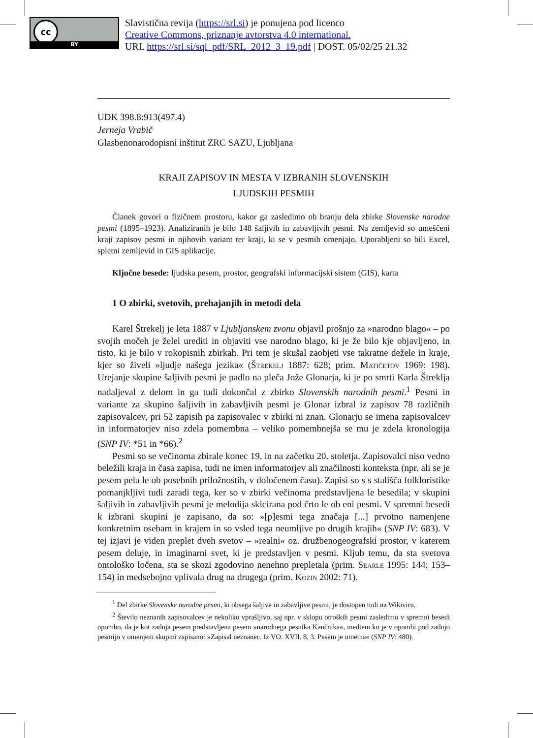cc
BY
Slavistična revija (https://srl.si) je ponujena pod licenco
Creative Commons, priznanje avtorstva 4.0 international.
URL https://srl.si/sql_pdf/SRL_2012_3_19.pdf | DOST. 05/02/25 21.32
UDK 398.8:913(497.4)
Jerneja Vrabič
Glasbenonarodopisni inštitut ZRC SAZU, Ljubljana
KRAJI ZAPISOV IN MESTA V IZBRANIH SLOVENSKIH
LJUDSKIH PESMIH
Članek govori o fizičnem prostoru, kakor ga zasledimo ob branju dela zbirke Slovenske narodne pesmi (1895–1923). Analiziranih je bilo 148 šaljivih in zabavljivih pesmi. Na zemljevid so umeščeni kraji zapisov pesmi in njihovih variant ter kraji, ki se v pesmih omenjajo. Uporabljeni so bili Excel, spletni zemljevid in GIS aplikacije.
Ključne besede: ljudska pesem, prostor, geografski informacijski sistem (GIS), karta
1 O zbirki, svetovih, prehajanjih in metodi dela
Karel Štrekelj je leta 1887 v Ljubljanskem zvonu objavil prošnjo za »narodno blago« – po svojih močeh je želel urediti in objaviti vse narodno blago, ki je že bilo kje objavljeno, in tisto, ki je bilo v rokopisnih zbirkah. Pri tem je skušal zaobjeti vse takratne dežele in kraje, kjer so živeli »ljudje našega jezika« (Štrekelj 1887: 628; prim. Matičetov 1969: 198). Urejanje skupine šaljivih pesmi je padlo na pleča Jože Glonarja, ki je po smrti Karla Štreklja nadaljeval z delom in ga tudi dokončal z zbirko Slovenskih narodnih pesmi.<sup>1</sup> Pesmi in variante za skupino šaljivih in zabavljivih pesmi je Glonar izbral iz zapisov 78 različnih zapisovalcev, pri 52 zapisih pa zapisovalec v zbirki ni znan. Glonarju se imena zapisovalcev in informatorjev niso zdela pomembna – veliko pomembnejša se mu je zdela kronologija (SNP IV: *51 in *66).<sup>2</sup>
Pesmi so se večinoma zbirale konec 19. in na začetku 20. stoletja. Zapisovalci niso vedno beležili kraja in časa zapisa, tudi ne imen informatorjev ali značilnosti konteksta (npr. ali se je pesem pela le ob posebnih priložnostih, v določenem času). Zapisi so s s stališča folkloristike pomanjkljivi tudi zaradi tega, ker so v zbirki večinoma predstavljena le besedila; v skupini šaljivih in zabavljivih pesmi je melodija skicirana pod črto le ob eni pesmi. V spremni besedi k izbrani skupini je zapisano, da so: »[p]esmi tega značaja [...] prvotno namenjene konkretnim osebam in krajem in so vsled tega neumljive po drugih krajih« (SNP IV: 683). V tej izjavi je viden preplet dveh svetov – »realni« oz. družbenogeografski prostor, v katerem pesem deluje, in imaginarni svet, ki je predstavljen v pesmi. Kljub temu, da sta svetova ontološko ločena, sta se skozi zgodovino nenehno prepletala (prim. Searle 1995: 144; 153–154) in medsebojno vplivala drug na drugega (prim. Kozin 2002: 71).
<sup>1</sup> Del zbirke Slovenske narodne pesmi, ki obsega šaljive in zabavljive pesmi, je dostopen tudi na Wikiviru.
<sup>2</sup> Število neznanih zapisovalcev je nekoliko vprašljivo, saj npr. v sklopu otroških pesmi zasledimo v spremni besedi opombo, da je kot zadnja pesem predstavljena pesem »narodnega pesnika Kančnika«, medtem ko je v opombi pod zadnjo pesmijo v omenjeni skupini zapisano: »Zapisal neznanec. Iz VO. XVII. 8, 3. Pesem je umetna« (SNP IV: 480).